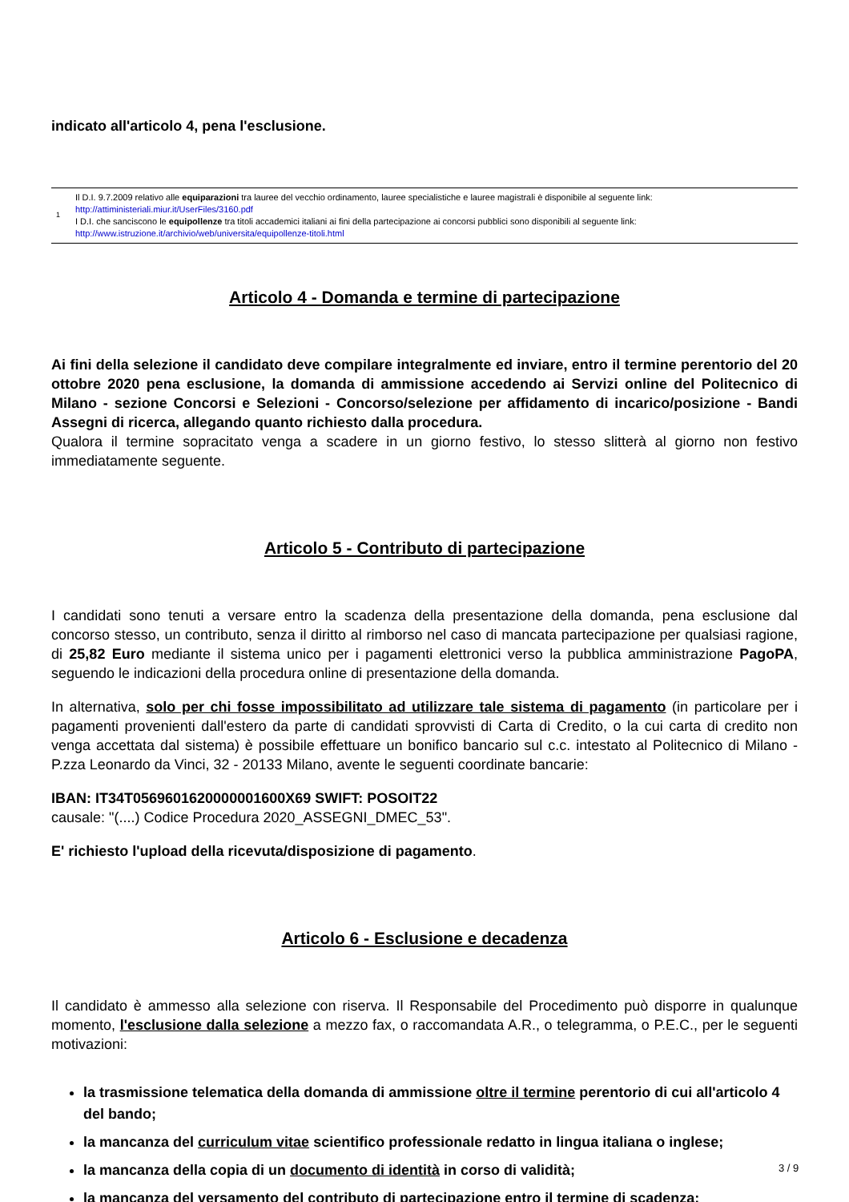indicato all'articolo 4, pena l'esclusione.
1
Il D.I. 9.7.2009 relativo alle equiparazioni tra lauree del vecchio ordinamento, lauree specialistiche e lauree magistrali è disponibile al seguente link:
http://attiministeriali.miur.it/UserFiles/3160.pdf
I D.I. che sanciscono le equipollenze tra titoli accademici italiani ai fini della partecipazione ai concorsi pubblici sono disponibili al seguente link:
http://www.istruzione.it/archivio/web/universita/equipollenze-titoli.html
Articolo 4 - Domanda e termine di partecipazione
Ai fini della selezione il candidato deve compilare integralmente ed inviare, entro il termine perentorio del 20 ottobre 2020 pena esclusione, la domanda di ammissione accedendo ai Servizi online del Politecnico di Milano - sezione Concorsi e Selezioni - Concorso/selezione per affidamento di incarico/posizione - Bandi Assegni di ricerca, allegando quanto richiesto dalla procedura.
Qualora il termine sopracitato venga a scadere in un giorno festivo, lo stesso slitterà al giorno non festivo immediatamente seguente.
Articolo 5 - Contributo di partecipazione
I candidati sono tenuti a versare entro la scadenza della presentazione della domanda, pena esclusione dal concorso stesso, un contributo, senza il diritto al rimborso nel caso di mancata partecipazione per qualsiasi ragione, di 25,82 Euro mediante il sistema unico per i pagamenti elettronici verso la pubblica amministrazione PagoPA, seguendo le indicazioni della procedura online di presentazione della domanda.
In alternativa, solo per chi fosse impossibilitato ad utilizzare tale sistema di pagamento (in particolare per i pagamenti provenienti dall'estero da parte di candidati sprovvisti di Carta di Credito, o la cui carta di credito non venga accettata dal sistema) è possibile effettuare un bonifico bancario sul c.c. intestato al Politecnico di Milano - P.zza Leonardo da Vinci, 32 - 20133 Milano, avente le seguenti coordinate bancarie:
IBAN: IT34T0569601620000001600X69 SWIFT: POSOIT22
causale: "(....) Codice Procedura 2020_ASSEGNI_DMEC_53".
E' richiesto l'upload della ricevuta/disposizione di pagamento.
Articolo 6 - Esclusione e decadenza
Il candidato è ammesso alla selezione con riserva. Il Responsabile del Procedimento può disporre in qualunque momento, l'esclusione dalla selezione a mezzo fax, o raccomandata A.R., o telegramma, o P.E.C., per le seguenti motivazioni:
la trasmissione telematica della domanda di ammissione oltre il termine perentorio di cui all'articolo 4 del bando;
la mancanza del curriculum vitae scientifico professionale redatto in lingua italiana o inglese;
la mancanza della copia di un documento di identità in corso di validità;
la mancanza del versamento del contributo di partecipazione entro il termine di scadenza;
3 / 9